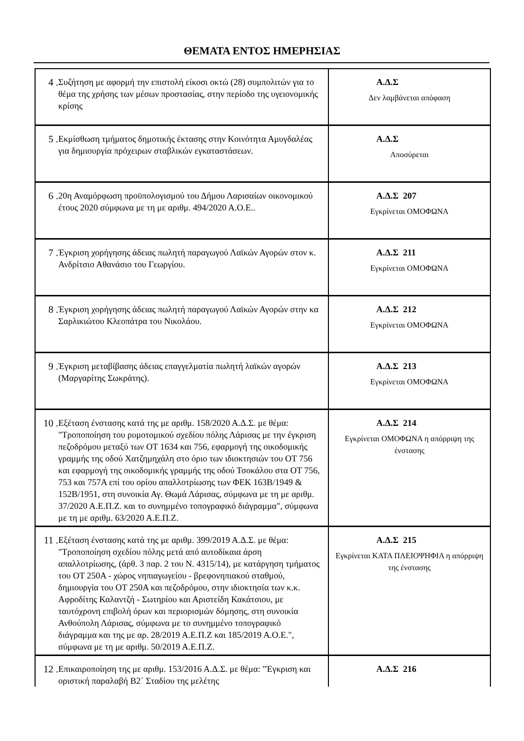ΘΕΜΑΤΑ ΕΝΤΟΣ ΗΜΕΡΗΣΙΑΣ
| 4 . Συζήτηση με αφορμή την επιστολή είκοσι οκτώ (28) συμπολιτών για το θέμα της χρήσης των μέσων προστασίας, στην περίοδο της υγειονομικής κρίσης | Α.Δ.Σ Δεν λαμβάνεται απόφαση |
| 5 . Εκμίσθωση τμήματος δημοτικής έκτασης στην Κοινότητα Αμυγδαλέας για δημιουργία πρόχειρων σταβλικών εγκαταστάσεων. | Α.Δ.Σ Αποσύρεται |
| 6 . 20η Αναμόρφωση προϋπολογισμού του Δήμου Λαρισαίων οικονομικού έτους 2020 σύμφωνα με τη με αριθμ. 494/2020 Α.Ο.Ε.. | Α.Δ.Σ 207 Εγκρίνεται ΟΜΟΦΩΝΑ |
| 7 . Έγκριση χορήγησης άδειας πωλητή παραγωγού Λαϊκών Αγορών στον κ. Ανδρίτσιο Αθανάσιο του Γεωργίου. | Α.Δ.Σ 211 Εγκρίνεται ΟΜΟΦΩΝΑ |
| 8 . Έγκριση χορήγησης άδειας πωλητή παραγωγού Λαϊκών Αγορών στην κα Σαρλικιώτου Κλεοπάτρα του Νικολάου. | Α.Δ.Σ 212 Εγκρίνεται ΟΜΟΦΩΝΑ |
| 9 . Έγκριση μεταβίβασης άδειας επαγγελματία πωλητή λαϊκών αγορών (Μαργαρίτης Σωκράτης). | Α.Δ.Σ 213 Εγκρίνεται ΟΜΟΦΩΝΑ |
| 10 . Εξέταση ένστασης κατά της με αριθμ. 158/2020 Α.Δ.Σ. με θέμα: "Τροποποίηση του ρυμοτομικού σχεδίου πόλης Λάρισας με την έγκριση πεζοδρόμου μεταξύ των ΟΤ 1634 και 756, εφαρμογή της οικοδομικής γραμμής της οδού Χατζημηχάλη στο όριο των ιδιοκτησιών του ΟΤ 756 και εφαρμογή της οικοδομικής γραμμής της οδού Τσοκάλου στα ΟΤ 756, 753 και 757Α επί του ορίου απαλλοτρίωσης των ΦΕΚ 163Β/1949 & 152Β/1951, στη συνοικία Αγ. Θωμά Λάρισας, σύμφωνα με τη με αριθμ. 37/2020 Α.Ε.Π.Ζ. και το συνημμένο τοπογραφικό διάγραμμα", σύμφωνα με τη με αριθμ. 63/2020 Α.Ε.Π.Ζ. | Α.Δ.Σ 214 Εγκρίνεται ΟΜΟΦΩΝΑ η απόρριψη της ένστασης |
| 11 . Εξέταση ένστασης κατά της με αριθμ. 399/2019 Α.Δ.Σ. με θέμα: "Τροποποίηση σχεδίου πόλης μετά από αυτοδίκαια άρση απαλλοτρίωσης, (άρθ. 3 παρ. 2 του Ν. 4315/14), με κατάργηση τμήματος του ΟΤ 250Α - χώρος νηπιαγωγείου - βρεφονηπιακού σταθμού, δημιουργία του ΟΤ 250Α και πεζοδρόμου, στην ιδιοκτησία των κ.κ. Αφροδίτης Καλαντζή - Σωτηρίου και Αριστείδη Κακάτσιου, με ταυτόχρονη επιβολή όρων και περιορισμών δόμησης, στη συνοικία Ανθούπολη Λάρισας, σύμφωνα με το συνημμένο τοπογραφικό διάγραμμα και της με αρ. 28/2019 Α.Ε.Π.Ζ και 185/2019 Α.Ο.Ε.", σύμφωνα με τη με αριθμ. 50/2019 Α.Ε.Π.Ζ. | Α.Δ.Σ 215 Εγκρίνεται ΚΑΤΑ ΠΛΕΙΟΨΗΦΙΑ η απόρριψη της ένστασης |
| 12 . Επικαιροποίηση της με αριθμ. 153/2016 Α.Δ.Σ. με θέμα: "Έγκριση και οριστική παραλαβή Β2΄ Σταδίου της μελέτης | Α.Δ.Σ 216 |